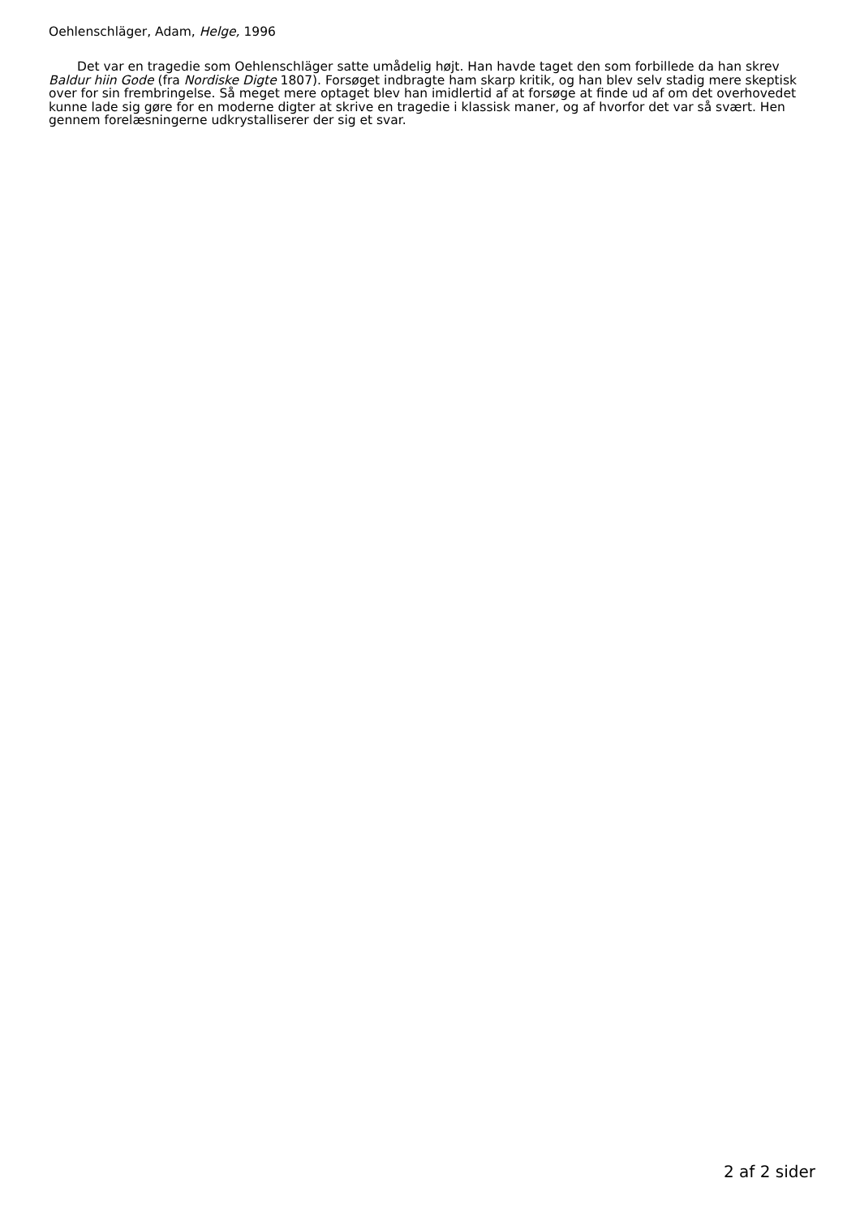Oehlenschläger, Adam, Helge, 1996
Det var en tragedie som Oehlenschläger satte umådelig højt. Han havde taget den som forbillede da han skrev Baldur hiin Gode (fra Nordiske Digte 1807). Forsøget indbragte ham skarp kritik, og han blev selv stadig mere skeptisk over for sin frembringelse. Så meget mere optaget blev han imidlertid af at forsøge at finde ud af om det overhovedet kunne lade sig gøre for en moderne digter at skrive en tragedie i klassisk maner, og af hvorfor det var så svært. Hen gennem forelæsningerne udkrystalliserer der sig et svar.
2 af 2 sider